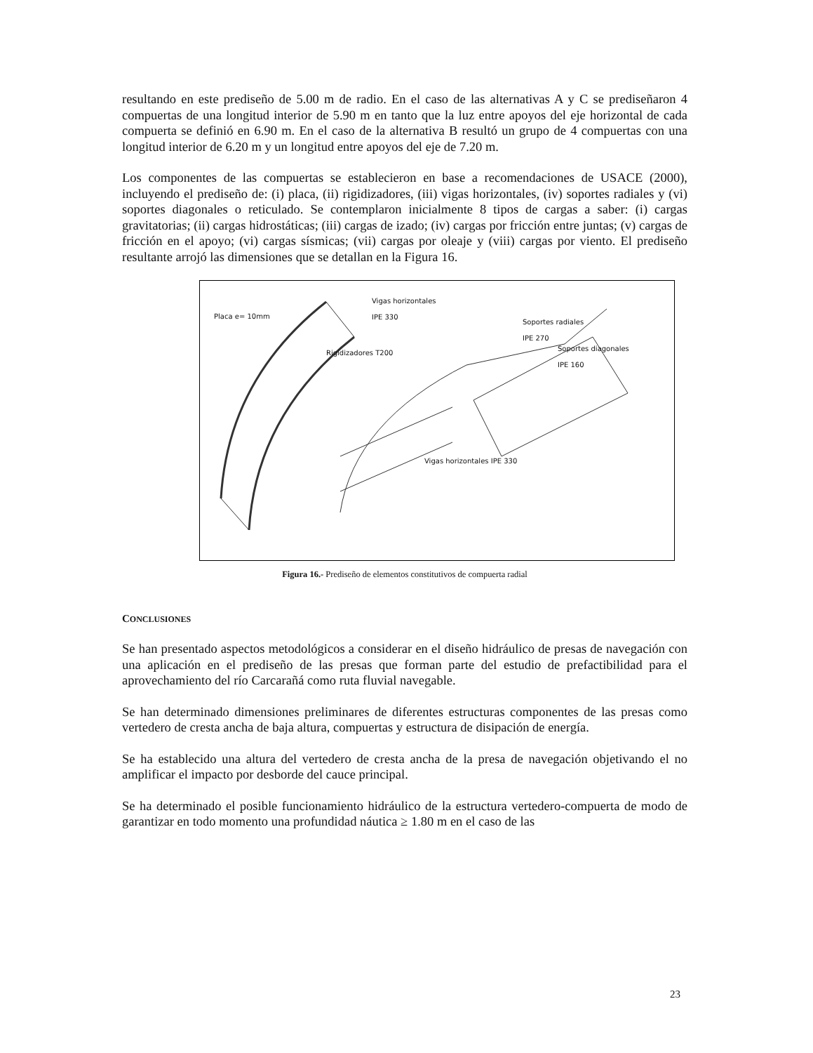resultando en este prediseño de 5.00 m de radio. En el caso de las alternativas A y C se prediseñaron 4 compuertas de una longitud interior de 5.90 m en tanto que la luz entre apoyos del eje horizontal de cada compuerta se definió en 6.90 m. En el caso de la alternativa B resultó un grupo de 4 compuertas con una longitud interior de 6.20 m y un longitud entre apoyos del eje de 7.20 m.
Los componentes de las compuertas se establecieron en base a recomendaciones de USACE (2000), incluyendo el prediseño de: (i) placa, (ii) rigidizadores, (iii) vigas horizontales, (iv) soportes radiales y (vi) soportes diagonales o reticulado. Se contemplaron inicialmente 8 tipos de cargas a saber: (i) cargas gravitatorias; (ii) cargas hidrostáticas; (iii) cargas de izado; (iv) cargas por fricción entre juntas; (v) cargas de fricción en el apoyo; (vi) cargas sísmicas; (vii) cargas por oleaje y (viii) cargas por viento. El prediseño resultante arrojó las dimensiones que se detallan en la Figura 16.
Placa e= 10mm
Vigas horizontales
IPE 330
Soportes radiales
IPE 270
Soportes diagonales
IPE 160
Rigidizadores T200
Vigas horizontales IPE 330
Figura 16.- Prediseño de elementos constitutivos de compuerta radial
CONCLUSIONES
Se han presentado aspectos metodológicos a considerar en el diseño hidráulico de presas de navegación con una aplicación en el prediseño de las presas que forman parte del estudio de prefactibilidad para el aprovechamiento del río Carcarañá como ruta fluvial navegable.
Se han determinado dimensiones preliminares de diferentes estructuras componentes de las presas como vertedero de cresta ancha de baja altura, compuertas y estructura de disipación de energía.
Se ha establecido una altura del vertedero de cresta ancha de la presa de navegación objetivando el no amplificar el impacto por desborde del cauce principal.
Se ha determinado el posible funcionamiento hidráulico de la estructura vertedero-compuerta de modo de garantizar en todo momento una profundidad náutica ≥ 1.80 m en el caso de las
23